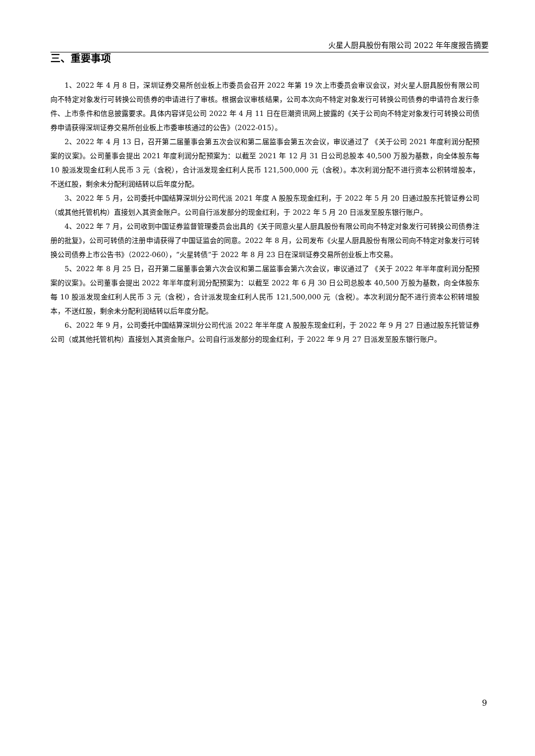火星人厨具股份有限公司 2022 年年度报告摘要
三、重要事项
1、2022 年 4 月 8 日，深圳证券交易所创业板上市委员会召开 2022 年第 19 次上市委员会审议会议，对火星人厨具股份有限公司向不特定对象发行可转换公司债券的申请进行了审核。根据会议审核结果，公司本次向不特定对象发行可转换公司债券的申请符合发行条件、上市条件和信息披露要求。具体内容详见公司 2022 年 4 月 11 日在巨潮资讯网上披露的《关于公司向不特定对象发行可转换公司债券申请获得深圳证券交易所创业板上市委审核通过的公告》（2022-015）。
2、2022 年 4 月 13 日，召开第二届董事会第五次会议和第二届监事会第五次会议，审议通过了 《关于公司 2021 年度利润分配预案的议案》。公司董事会提出 2021 年度利润分配预案为：以截至 2021 年 12 月 31 日公司总股本 40,500 万股为基数，向全体股东每 10 股派发现金红利人民币 3 元（含税），合计派发现金红利人民币 121,500,000 元（含税）。本次利润分配不进行资本公积转增股本，不送红股，剩余未分配利润结转以后年度分配。
3、2022 年 5 月，公司委托中国结算深圳分公司代派 2021 年度 A 股股东现金红利，于 2022 年 5 月 20 日通过股东托管证券公司（或其他托管机构）直接划入其资金账户。公司自行派发部分的现金红利，于 2022 年 5 月 20 日派发至股东银行账户。
4、2022 年 7 月，公司收到中国证券监督管理委员会出具的《关于同意火星人厨具股份有限公司向不特定对象发行可转换公司债券注册的批复》，公司可转债的注册申请获得了中国证监会的同意。2022 年 8 月，公司发布《火星人厨具股份有限公司向不特定对象发行可转换公司债券上市公告书》（2022-060），“火星转债”于 2022 年 8 月 23 日在深圳证券交易所创业板上市交易。
5、2022 年 8 月 25 日，召开第二届董事会第六次会议和第二届监事会第六次会议，审议通过了 《关于 2022 年半年度利润分配预案的议案》。公司董事会提出 2022 年半年度利润分配预案为：以截至 2022 年 6 月 30 日公司总股本 40,500 万股为基数，向全体股东每 10 股派发现金红利人民币 3 元（含税），合计派发现金红利人民币 121,500,000 元（含税）。本次利润分配不进行资本公积转增股本，不送红股，剩余未分配利润结转以后年度分配。
6、2022 年 9 月，公司委托中国结算深圳分公司代派 2022 年半年度 A 股股东现金红利，于 2022 年 9 月 27 日通过股东托管证券公司（或其他托管机构）直接划入其资金账户。公司自行派发部分的现金红利，于 2022 年 9 月 27 日派发至股东银行账户。
9